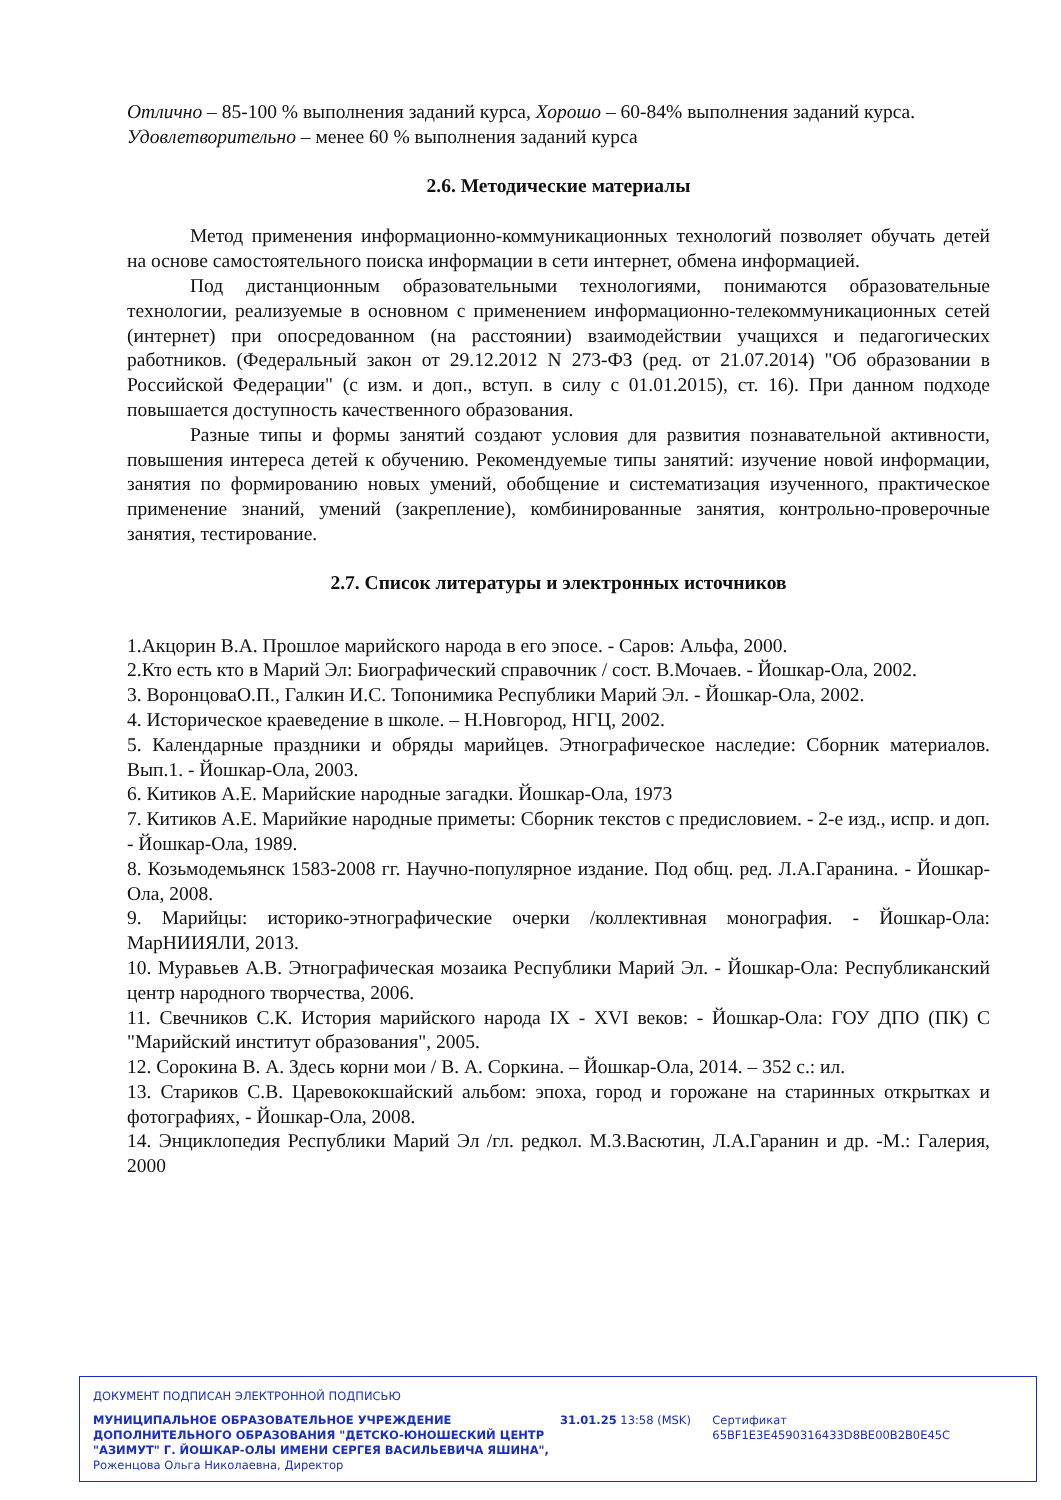Отлично – 85-100 % выполнения заданий курса, Хорошо – 60-84% выполнения заданий курса.
Удовлетворительно – менее 60 % выполнения заданий курса
2.6. Методические материалы
Метод применения информационно-коммуникационных технологий позволяет обучать детей на основе самостоятельного поиска информации в сети интернет, обмена информацией.
Под дистанционным образовательными технологиями, понимаются образовательные технологии, реализуемые в основном с применением информационно-телекоммуникационных сетей (интернет) при опосредованном (на расстоянии) взаимодействии учащихся и педагогических работников. (Федеральный закон от 29.12.2012 N 273-ФЗ (ред. от 21.07.2014) "Об образовании в Российской Федерации" (с изм. и доп., вступ. в силу с 01.01.2015), ст. 16). При данном подходе повышается доступность качественного образования.
Разные типы и формы занятий создают условия для развития познавательной активности, повышения интереса детей к обучению. Рекомендуемые типы занятий: изучение новой информации, занятия по формированию новых умений, обобщение и систематизация изученного, практическое применение знаний, умений (закрепление), комбинированные занятия, контрольно-проверочные занятия, тестирование.
2.7. Список литературы и электронных источников
1.Акцорин В.А. Прошлое марийского народа в его эпосе. - Саров: Альфа, 2000.
2.Кто есть кто в Марий Эл: Биографический справочник / сост. В.Мочаев. - Йошкар-Ола, 2002.
3. ВоронцоваО.П., Галкин И.С. Топонимика Республики Марий Эл. - Йошкар-Ола, 2002.
4. Историческое краеведение в школе. – Н.Новгород, НГЦ, 2002.
5. Календарные праздники и обряды марийцев. Этнографическое наследие: Сборник материалов. Вып.1. - Йошкар-Ола, 2003.
6. Китиков А.Е. Марийские народные загадки. Йошкар-Ола, 1973
7. Китиков А.Е. Марийкие народные приметы: Сборник текстов с предисловием. - 2-е изд., испр. и доп. - Йошкар-Ола, 1989.
8. Козьмодемьянск 1583-2008 гг. Научно-популярное издание. Под общ. ред. Л.А.Гаранина. - Йошкар-Ола, 2008.
9. Марийцы: историко-этнографические очерки /коллективная монография. - Йошкар-Ола: МарНИИЯЛИ, 2013.
10. Муравьев А.В. Этнографическая мозаика Республики Марий Эл. - Йошкар-Ола: Республиканский центр народного творчества, 2006.
11. Свечников С.К. История марийского народа IX - XVI веков: - Йошкар-Ола: ГОУ ДПО (ПК) С "Марийский институт образования", 2005.
12. Сорокина В. А. Здесь корни мои / В. А. Соркина. – Йошкар-Ола, 2014. – 352 с.: ил.
13. Стариков С.В. Царевококшайский альбом: эпоха, город и горожане на старинных открытках и фотографиях, - Йошкар-Ола, 2008.
14. Энциклопедия Республики Марий Эл /гл. редкол. М.З.Васютин, Л.А.Гаранин и др. -М.: Галерия, 2000
ДОКУМЕНТ ПОДПИСАН ЭЛЕКТРОННОЙ ПОДПИСЬЮ
МУНИЦИПАЛЬНОЕ ОБРАЗОВАТЕЛЬНОЕ УЧРЕЖДЕНИЕ ДОПОЛНИТЕЛЬНОГО ОБРАЗОВАНИЯ "ДЕТСКО-ЮНОШЕСКИЙ ЦЕНТР "АЗИМУТ" Г. ЙОШКАР-ОЛЫ ИМЕНИ СЕРГЕЯ ВАСИЛЬЕВИЧА ЯШИНА",
Роженцова Ольга Николаевна, Директор
31.01.25 13:58 (MSK) Сертификат 65BF1E3E4590316433D8BE00B2B0E45C